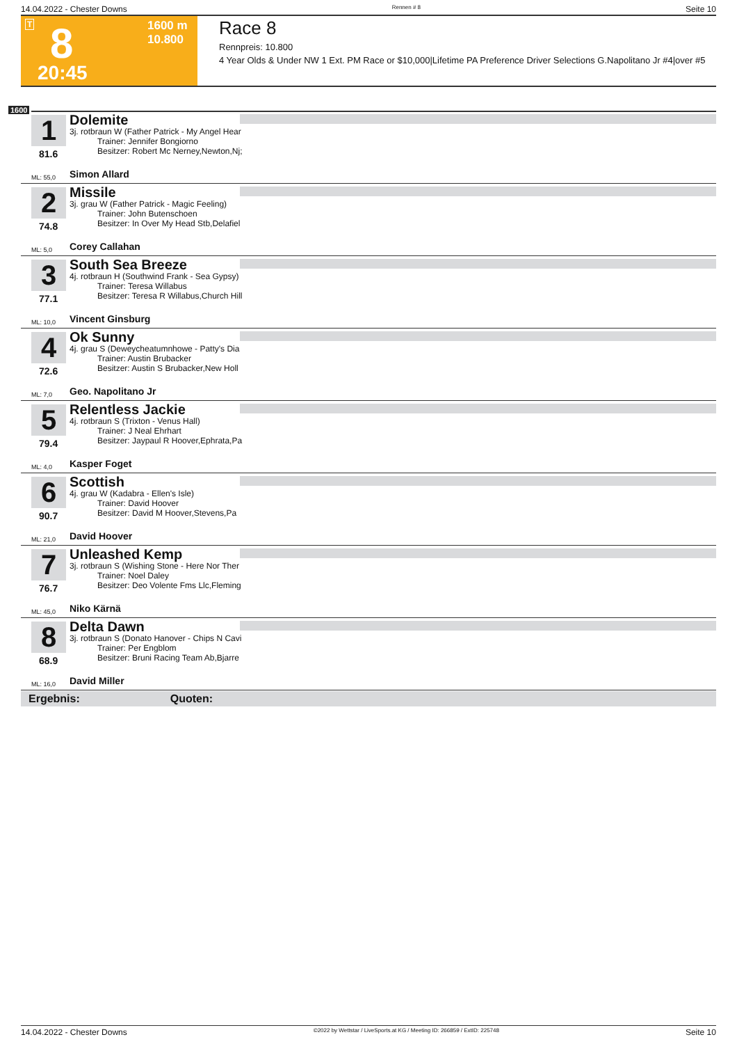14.04.2022 - Chester Downs Rennen # 8 Seite 10
T 8 1600 m
10.800
20:45
Race 8
Rennpreis: 10.800
4 Year Olds & Under NW 1 Ext. PM Race or $10,000|Lifetime PA Preference Driver Selections G.Napolitano Jr #4|over #5
1600
1
81.6
Dolemite
3j. rotbraun W (Father Patrick - My Angel Hear
Trainer: Jennifer Bongiorno
Besitzer: Robert Mc Nerney,Newton,Nj;
ML: 55,0 Simon Allard
2
74.8
Missile
3j. grau W (Father Patrick - Magic Feeling)
Trainer: John Butenschoen
Besitzer: In Over My Head Stb,Delafiel
ML: 5,0 Corey Callahan
3
77.1
South Sea Breeze
4j. rotbraun H (Southwind Frank - Sea Gypsy)
Trainer: Teresa Willabus
Besitzer: Teresa R Willabus,Church Hill
ML: 10,0 Vincent Ginsburg
4
72.6
Ok Sunny
4j. grau S (Deweycheatumnhowe - Patty's Dia
Trainer: Austin Brubacker
Besitzer: Austin S Brubacker,New Holl
ML: 7,0 Geo. Napolitano Jr
5
79.4
Relentless Jackie
4j. rotbraun S (Trixton - Venus Hall)
Trainer: J Neal Ehrhart
Besitzer: Jaypaul R Hoover,Ephrata,Pa
ML: 4,0 Kasper Foget
6
90.7
Scottish
4j. grau W (Kadabra - Ellen's Isle)
Trainer: David Hoover
Besitzer: David M Hoover,Stevens,Pa
ML: 21,0 David Hoover
7
76.7
Unleashed Kemp
3j. rotbraun S (Wishing Stone - Here Nor Ther
Trainer: Noel Daley
Besitzer: Deo Volente Fms Llc,Fleming
ML: 45,0 Niko Kärnä
8
68.9
Delta Dawn
3j. rotbraun S (Donato Hanover - Chips N Cavi
Trainer: Per Engblom
Besitzer: Bruni Racing Team Ab,Bjarre
ML: 16,0 David Miller
Ergebnis: Quoten:
14.04.2022 - Chester Downs ©2022 by Wettstar / LiveSports.at KG / Meeting ID: 266859 / ExtID: 225748 Seite 10